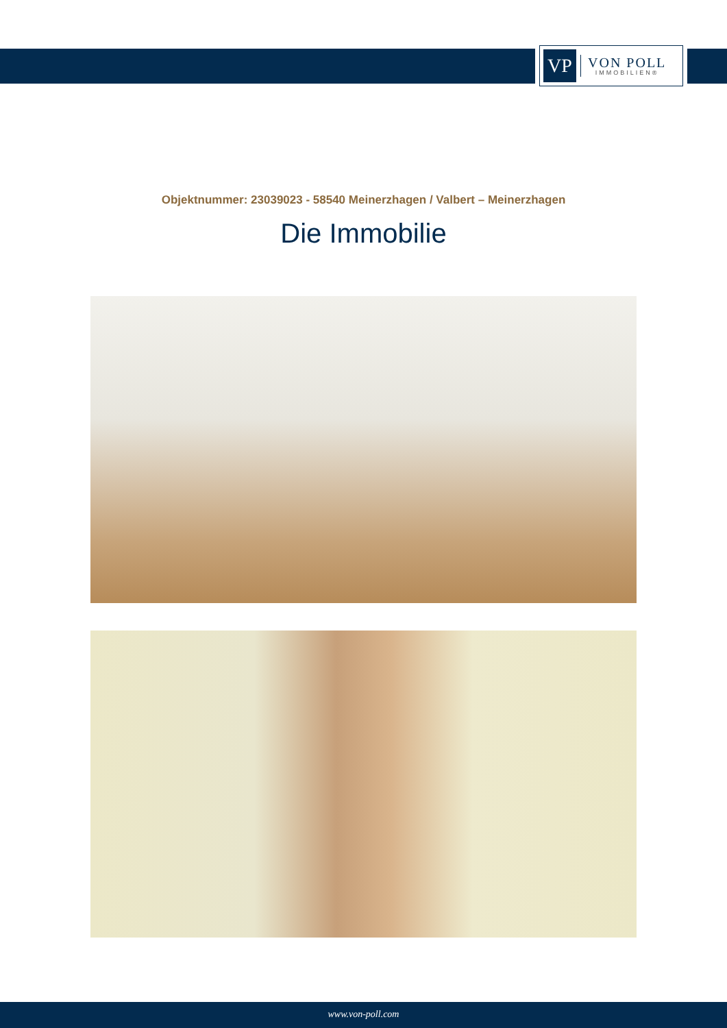VP
VON POLL
IMMOBILIEN®
Objektnummer: 23039023 - 58540 Meinerzhagen / Valbert – Meinerzhagen
Die Immobilie
www.von-poll.com